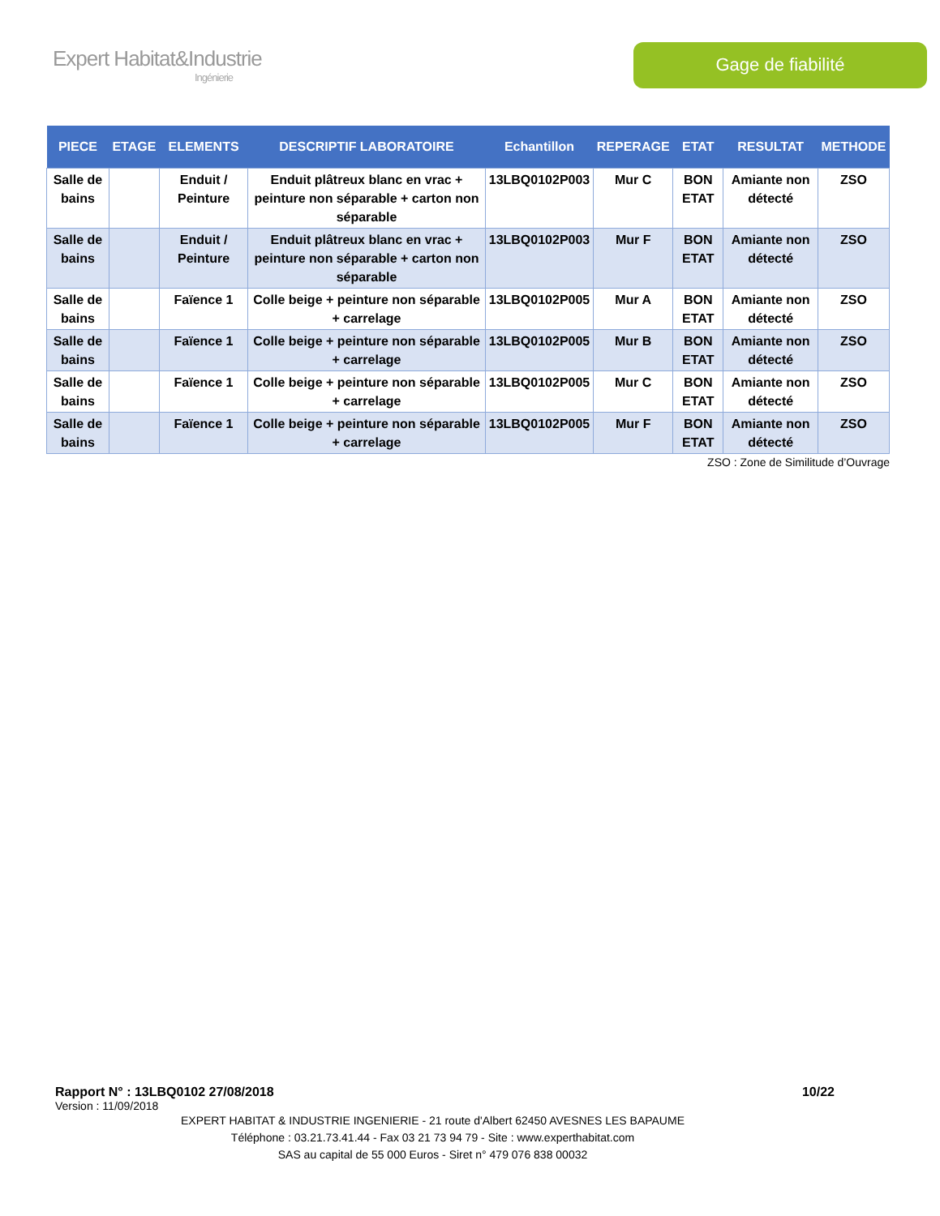Expert Habitat&Industrie
Ingénierie
Gage de fiabilité
| PIECE | ETAGE | ELEMENTS | DESCRIPTIF LABORATOIRE | Echantillon | REPERAGE | ETAT | RESULTAT | METHODE |
| --- | --- | --- | --- | --- | --- | --- | --- | --- |
| Salle de bains | | Enduit / Peinture | Enduit plâtreux blanc en vrac + peinture non séparable + carton non séparable | 13LBQ0102P003 | Mur C | BON ETAT | Amiante non détecté | ZSO |
| Salle de bains | | Enduit / Peinture | Enduit plâtreux blanc en vrac + peinture non séparable + carton non séparable | 13LBQ0102P003 | Mur F | BON ETAT | Amiante non détecté | ZSO |
| Salle de bains | | Faïence 1 | Colle beige + peinture non séparable + carrelage | 13LBQ0102P005 | Mur A | BON ETAT | Amiante non détecté | ZSO |
| Salle de bains | | Faïence 1 | Colle beige + peinture non séparable + carrelage | 13LBQ0102P005 | Mur B | BON ETAT | Amiante non détecté | ZSO |
| Salle de bains | | Faïence 1 | Colle beige + peinture non séparable + carrelage | 13LBQ0102P005 | Mur C | BON ETAT | Amiante non détecté | ZSO |
| Salle de bains | | Faïence 1 | Colle beige + peinture non séparable + carrelage | 13LBQ0102P005 | Mur F | BON ETAT | Amiante non détecté | ZSO |
ZSO : Zone de Similitude d’Ouvrage
Rapport N° : 13LBQ0102 27/08/2018 10/22
Version : 11/09/2018
EXPERT HABITAT & INDUSTRIE INGENIERIE - 21 route d'Albert 62450 AVESNES LES BAPAUME
Téléphone : 03.21.73.41.44 - Fax 03 21 73 94 79 - Site : www.experthabitat.com
SAS au capital de 55 000 Euros - Siret n° 479 076 838 00032